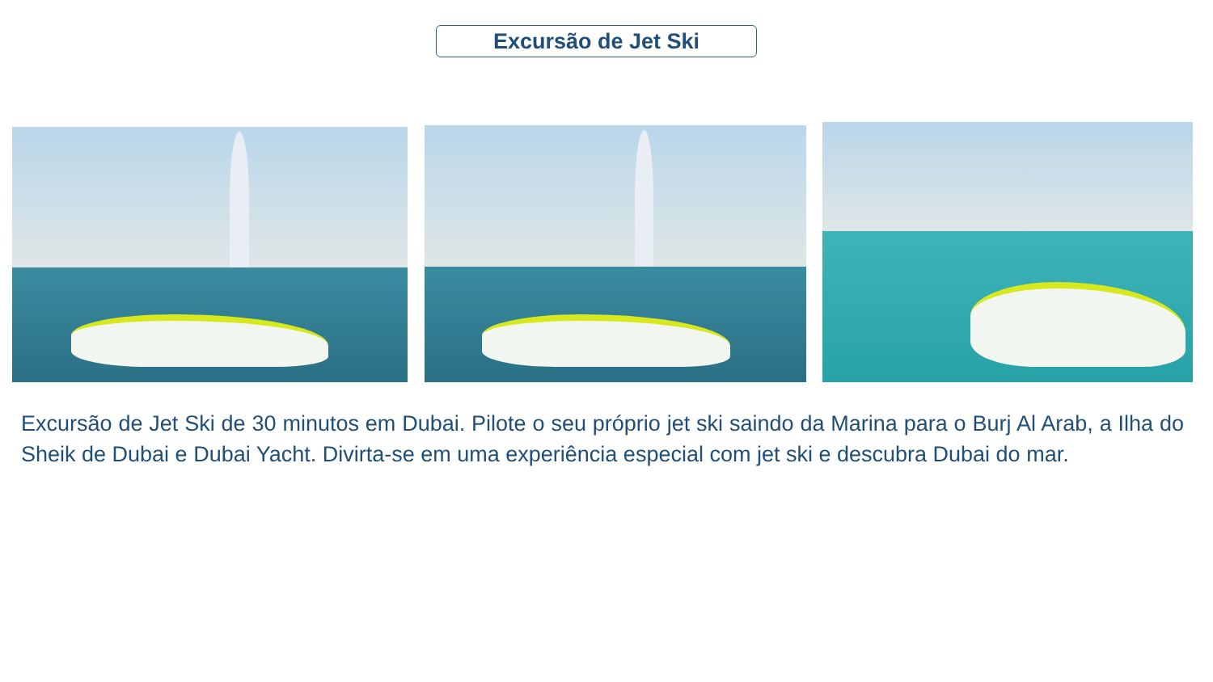Excursão de Jet Ski
Excursão de Jet Ski de 30 minutos em Dubai. Pilote o seu próprio jet ski saindo da Marina para o Burj Al Arab, a Ilha do Sheik de Dubai e Dubai Yacht. Divirta-se em uma experiência especial com jet ski e descubra Dubai do mar.